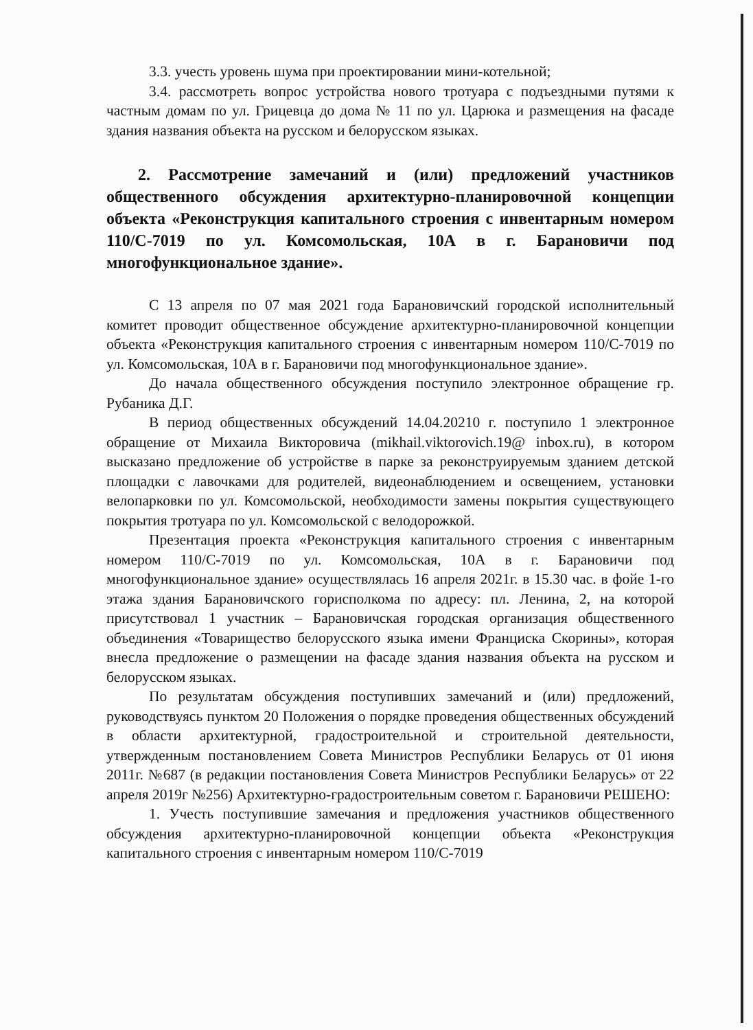3.3. учесть уровень шума при проектировании мини-котельной;
3.4. рассмотреть вопрос устройства нового тротуара с подъездными путями к частным домам по ул. Грицевца до дома № 11 по ул. Царюка и размещения на фасаде здания названия объекта на русском и белорусском языках.
2. Рассмотрение замечаний и (или) предложений участников общественного обсуждения архитектурно-планировочной концепции объекта «Реконструкция капитального строения с инвентарным номером 110/С-7019 по ул. Комсомольская, 10А в г. Барановичи под многофункциональное здание».
С 13 апреля по 07 мая 2021 года Барановичский городской исполнительный комитет проводит общественное обсуждение архитектурно-планировочной концепции объекта «Реконструкция капитального строения с инвентарным номером 110/С-7019 по ул. Комсомольская, 10А в г. Барановичи под многофункциональное здание».
До начала общественного обсуждения поступило электронное обращение гр. Рубаника Д.Г.
В период общественных обсуждений 14.04.20210 г. поступило 1 электронное обращение от Михаила Викторовича (mikhail.viktorovich.19@ inbox.ru), в котором высказано предложение об устройстве в парке за реконструируемым зданием детской площадки с лавочками для родителей, видеонаблюдением и освещением, установки велопарковки по ул. Комсомольской, необходимости замены покрытия существующего покрытия тротуара по ул. Комсомольской с велодорожкой.
Презентация проекта «Реконструкция капитального строения с инвентарным номером 110/С-7019 по ул. Комсомольская, 10А в г. Барановичи под многофункциональное здание» осуществлялась 16 апреля 2021г. в 15.30 час. в фойе 1-го этажа здания Барановичского горисполкома по адресу: пл. Ленина, 2, на которой присутствовал 1 участник – Барановичская городская организация общественного объединения «Товарищество белорусского языка имени Франциска Скорины», которая внесла предложение о размещении на фасаде здания названия объекта на русском и белорусском языках.
По результатам обсуждения поступивших замечаний и (или) предложений, руководствуясь пунктом 20 Положения о порядке проведения общественных обсуждений в области архитектурной, градостроительной и строительной деятельности, утвержденным постановлением Совета Министров Республики Беларусь от 01 июня 2011г. №687 (в редакции постановления Совета Министров Республики Беларусь» от 22 апреля 2019г №256) Архитектурно-градостроительным советом г. Барановичи РЕШЕНО:
1. Учесть поступившие замечания и предложения участников общественного обсуждения архитектурно-планировочной концепции объекта «Реконструкция капитального строения с инвентарным номером 110/С-7019